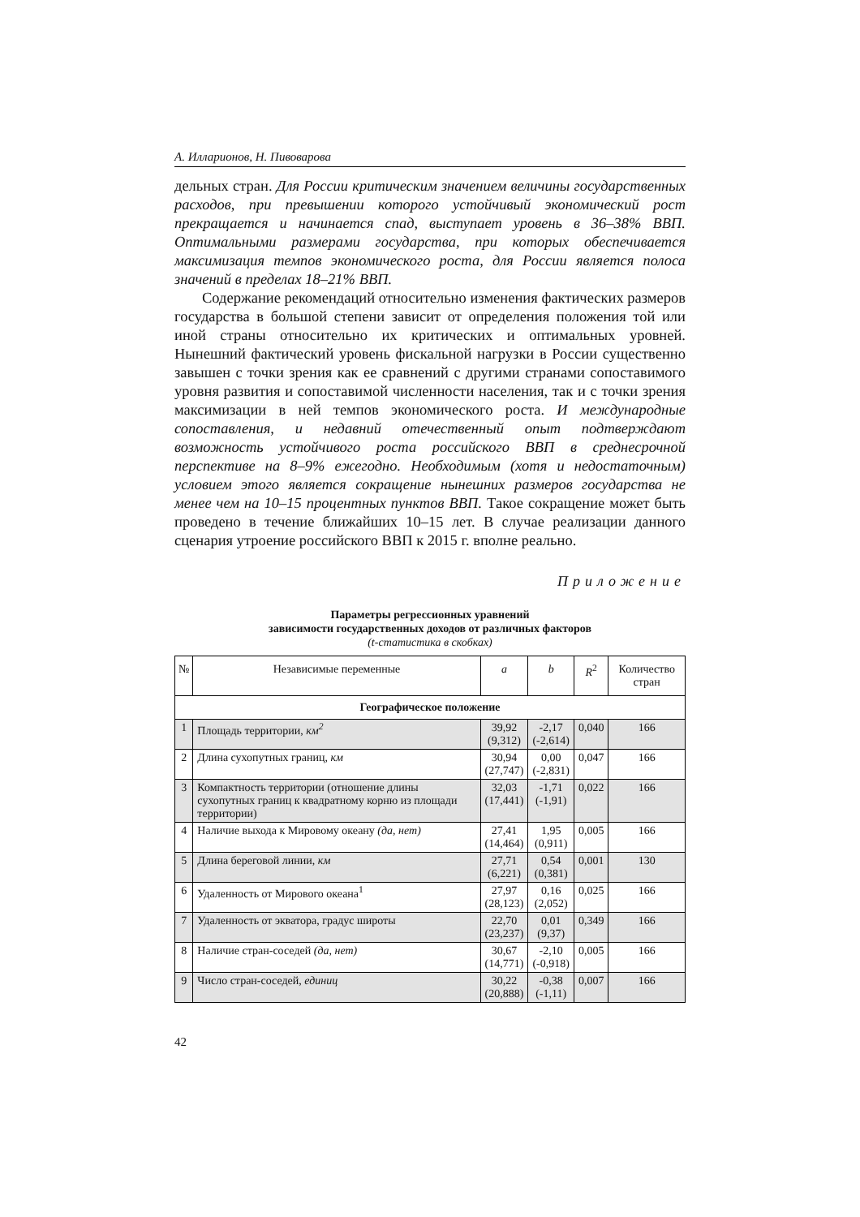А. Илларионов, Н. Пивоварова
дельных стран. Для России критическим значением величины государственных расходов, при превышении которого устойчивый экономический рост прекращается и начинается спад, выступает уровень в 36–38% ВВП. Оптимальными размерами государства, при которых обеспечивается максимизация темпов экономического роста, для России является полоса значений в пределах 18–21% ВВП.
Содержание рекомендаций относительно изменения фактических размеров государства в большой степени зависит от определения положения той или иной страны относительно их критических и оптимальных уровней. Нынешний фактический уровень фискальной нагрузки в России существенно завышен с точки зрения как ее сравнений с другими странами сопоставимого уровня развития и сопоставимой численности населения, так и с точки зрения максимизации в ней темпов экономического роста. И международные сопоставления, и недавний отечественный опыт подтверждают возможность устойчивого роста российского ВВП в среднесрочной перспективе на 8–9% ежегодно. Необходимым (хотя и недостаточным) условием этого является сокращение нынешних размеров государства не менее чем на 10–15 процентных пунктов ВВП. Такое сокращение может быть проведено в течение ближайших 10–15 лет. В случае реализации данного сценария утроение российского ВВП к 2015 г. вполне реально.
Приложение
Параметры регрессионных уравнений
зависимости государственных доходов от различных факторов
(t-статистика в скобках)
| № | Независимые переменные | a | b | R<sup>2</sup> | Количество стран |
| --- | --- | --- | --- | --- | --- |
| Географическое положение | | | | | |
| 1 | Площадь территории, км<sup>2</sup> | 39,92 (9,312) | -2,17 (-2,614) | 0,040 | 166 |
| 2 | Длина сухопутных границ, км | 30,94 (27,747) | 0,00 (-2,831) | 0,047 | 166 |
| 3 | Компактность территории (отношение длины сухопутных границ к квадратному корню из площади территории) | 32,03 (17,441) | -1,71 (-1,91) | 0,022 | 166 |
| 4 | Наличие выхода к Мировому океану (да, нет) | 27,41 (14,464) | 1,95 (0,911) | 0,005 | 166 |
| 5 | Длина береговой линии, км | 27,71 (6,221) | 0,54 (0,381) | 0,001 | 130 |
| 6 | Удаленность от Мирового океана<sup>1</sup> | 27,97 (28,123) | 0,16 (2,052) | 0,025 | 166 |
| 7 | Удаленность от экватора, градус широты | 22,70 (23,237) | 0,01 (9,37) | 0,349 | 166 |
| 8 | Наличие стран-соседей (да, нет) | 30,67 (14,771) | -2,10 (-0,918) | 0,005 | 166 |
| 9 | Число стран-соседей, единиц | 30,22 (20,888) | -0,38 (-1,11) | 0,007 | 166 |
42